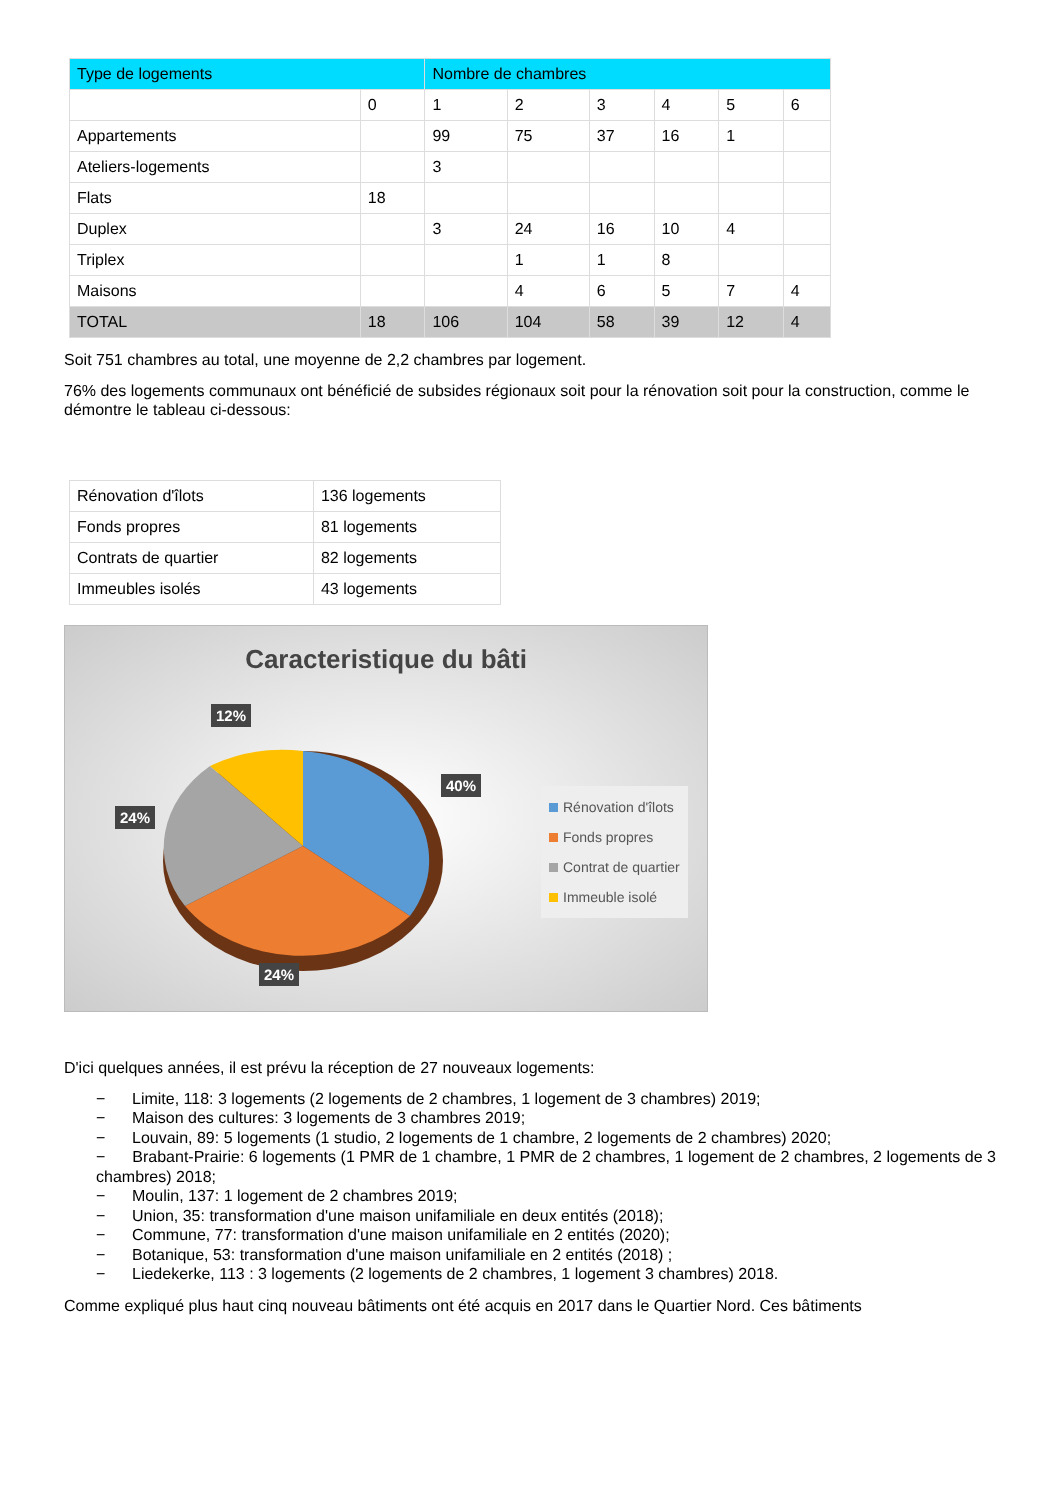| Type de logements | | Nombre de chambres | | | | | |
| --- | --- | --- | --- | --- | --- | --- | --- |
| | 0 | 1 | 2 | 3 | 4 | 5 | 6 |
| Appartements | | 99 | 75 | 37 | 16 | 1 | |
| Ateliers-logements | | 3 | | | | | |
| Flats | 18 | | | | | | |
| Duplex | | 3 | 24 | 16 | 10 | 4 | |
| Triplex | | | 1 | 1 | 8 | | |
| Maisons | | | 4 | 6 | 5 | 7 | 4 |
| TOTAL | 18 | 106 | 104 | 58 | 39 | 12 | 4 |
Soit 751 chambres au total, une moyenne de 2,2 chambres par logement.
76% des logements communaux ont bénéficié de subsides régionaux soit pour la rénovation soit pour la construction, comme le démontre le tableau ci-dessous:
| Rénovation d'îlots | 136 logements |
| Fonds propres | 81 logements |
| Contrats de quartier | 82 logements |
| Immeubles isolés | 43 logements |
Caracteristique du bâti
12%
40%
24%
24%
Rénovation d'îlots
Fonds propres
Contrat de quartier
Immeuble isolé
D'ici quelques années, il est prévu la réception de 27 nouveaux logements:
− Limite, 118: 3 logements (2 logements de 2 chambres, 1 logement de 3 chambres) 2019;
− Maison des cultures: 3 logements de 3 chambres 2019;
− Louvain, 89: 5 logements (1 studio, 2 logements de 1 chambre, 2 logements de 2 chambres) 2020;
− Brabant-Prairie: 6 logements (1 PMR de 1 chambre, 1 PMR de 2 chambres, 1 logement de 2 chambres, 2 logements de 3 chambres) 2018;
− Moulin, 137: 1 logement de 2 chambres 2019;
− Union, 35: transformation d'une maison unifamiliale en deux entités (2018);
− Commune, 77: transformation d'une maison unifamiliale en 2 entités (2020);
− Botanique, 53: transformation d'une maison unifamiliale en 2 entités (2018) ;
− Liedekerke, 113 : 3 logements (2 logements de 2 chambres, 1 logement 3 chambres) 2018.
Comme expliqué plus haut cinq nouveau bâtiments ont été acquis en 2017 dans le Quartier Nord. Ces bâtiments